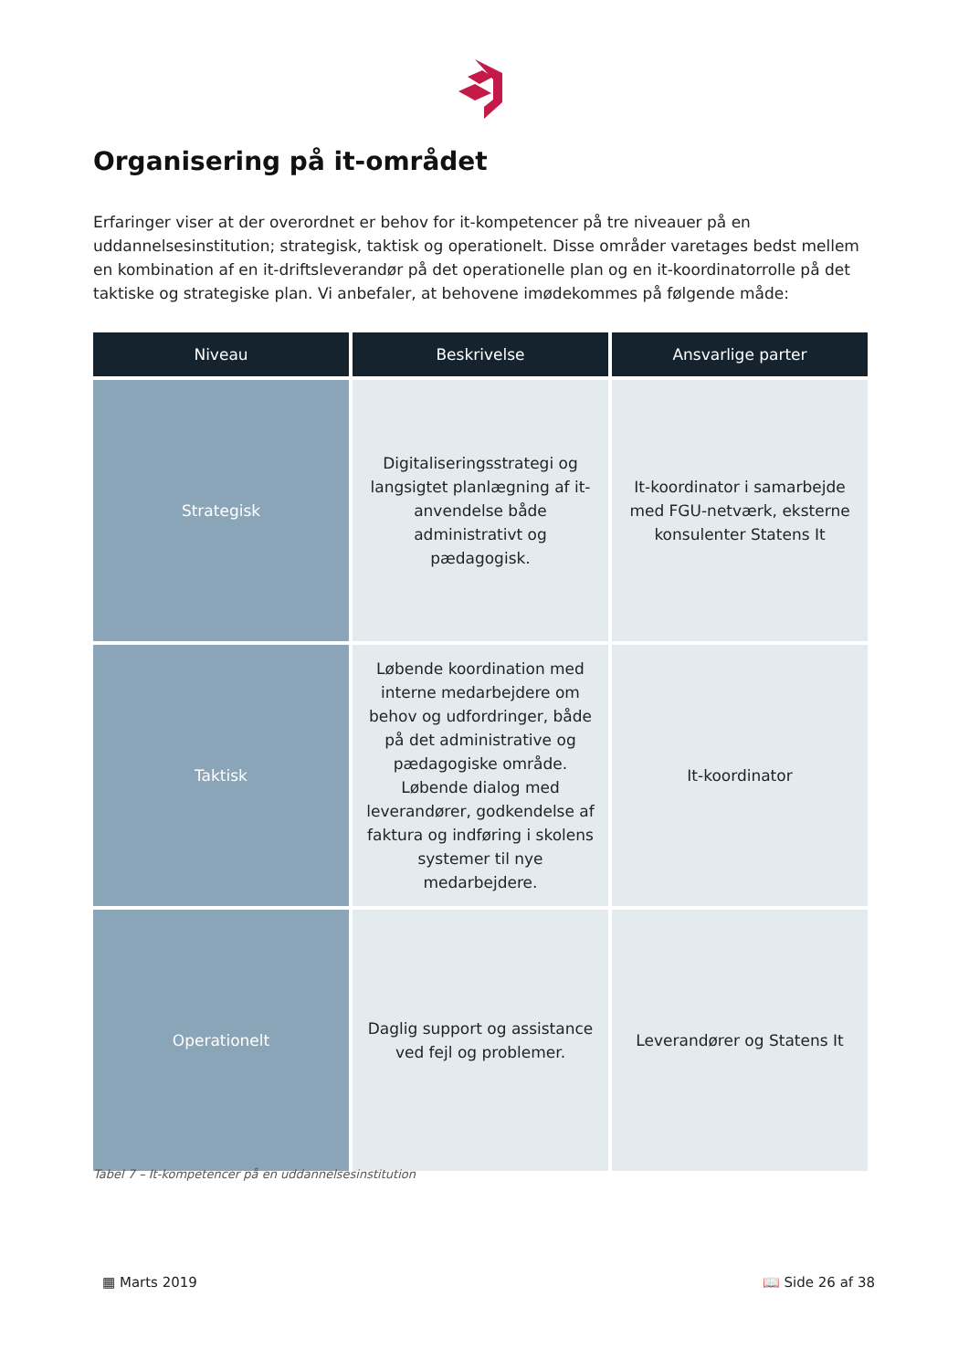Organisering på it-området
Erfaringer viser at der overordnet er behov for it-kompetencer på tre niveauer på en uddannelsesinstitution; strategisk, taktisk og operationelt. Disse områder varetages bedst mellem en kombination af en it-driftsleverandør på det operationelle plan og en it-koordinatorrolle på det taktiske og strategiske plan. Vi anbefaler, at behovene imødekommes på følgende måde:
| Niveau | Beskrivelse | Ansvarlige parter |
| --- | --- | --- |
| Strategisk | Digitaliseringsstrategi og langsigtet planlægning af it-anvendelse både administrativt og pædagogisk. | It-koordinator i samarbejde med FGU-netværk, eksterne konsulenter Statens It |
| Taktisk | Løbende koordination med interne medarbejdere om behov og udfordringer, både på det administrative og pædagogiske område. Løbende dialog med leverandører, godkendelse af faktura og indføring i skolens systemer til nye medarbejdere. | It-koordinator |
| Operationelt | Daglig support og assistance ved fejl og problemer. | Leverandører og Statens It |
Tabel 7 – It-kompetencer på en uddannelsesinstitution
▦ Marts 2019 📖 Side 26 af 38